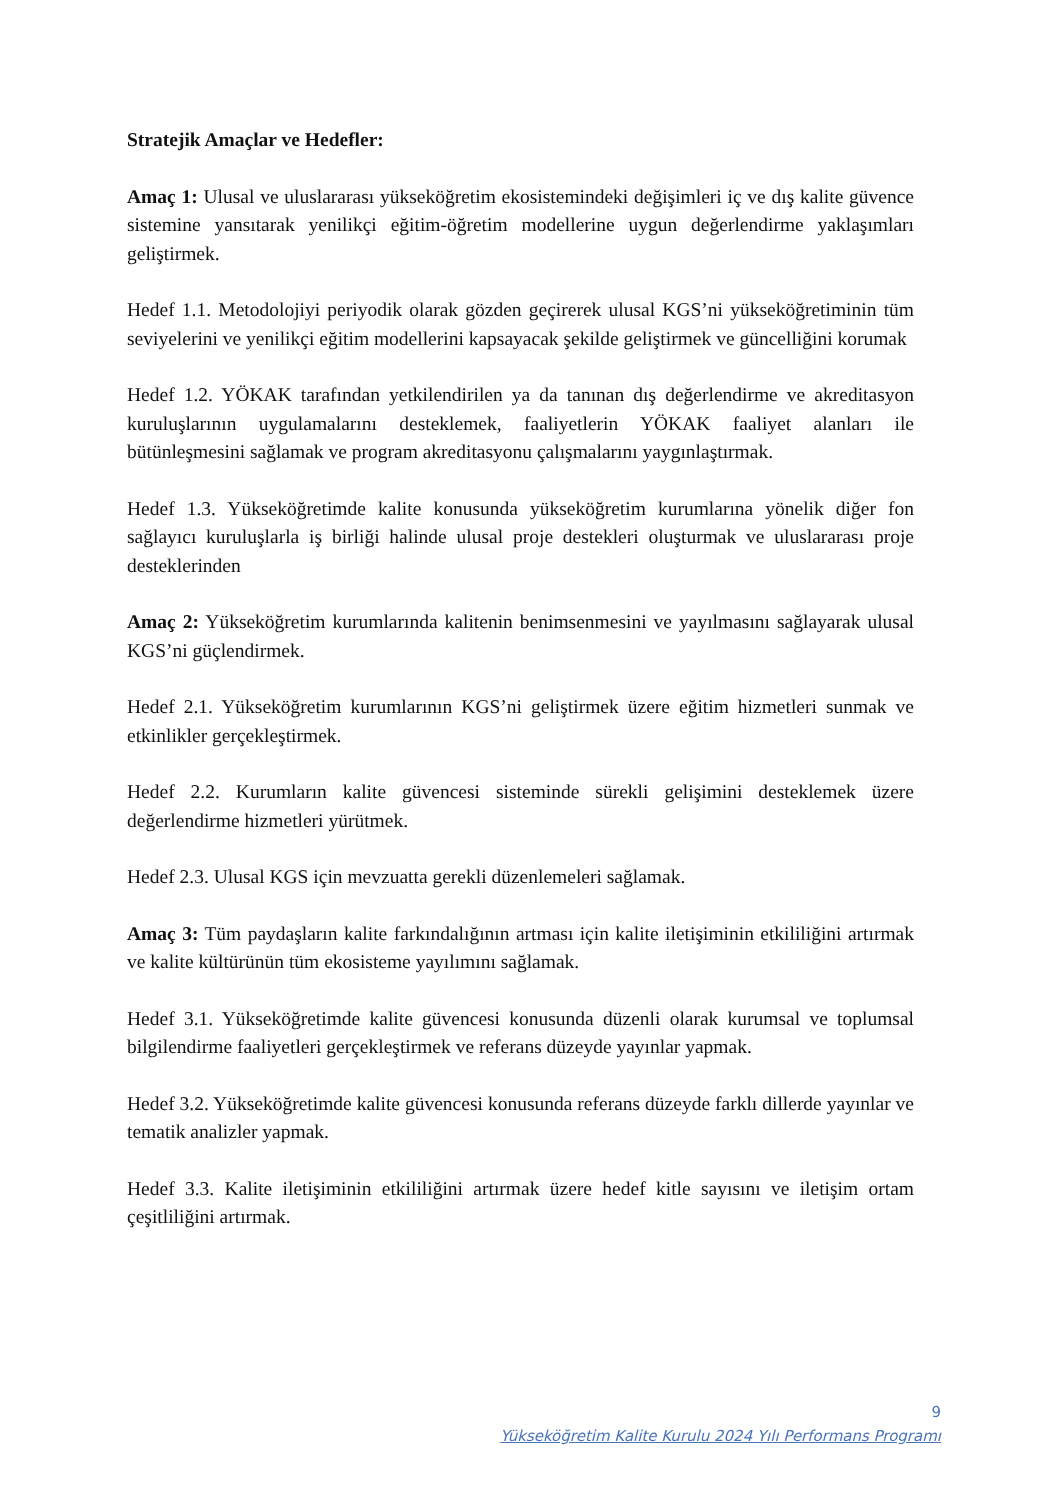Stratejik Amaçlar ve Hedefler:
Amaç 1: Ulusal ve uluslararası yükseköğretim ekosistemindeki değişimleri iç ve dış kalite güvence sistemine yansıtarak yenilikçi eğitim-öğretim modellerine uygun değerlendirme yaklaşımları geliştirmek.
Hedef 1.1. Metodolojiyi periyodik olarak gözden geçirerek ulusal KGS’ni yükseköğretiminin tüm seviyelerini ve yenilikçi eğitim modellerini kapsayacak şekilde geliştirmek ve güncelliğini korumak
Hedef 1.2. YÖKAK tarafından yetkilendirilen ya da tanınan dış değerlendirme ve akreditasyon kuruluşlarının uygulamalarını desteklemek, faaliyetlerin YÖKAK faaliyet alanları ile bütünleşmesini sağlamak ve program akreditasyonu çalışmalarını yaygınlaştırmak.
Hedef 1.3. Yükseköğretimde kalite konusunda yükseköğretim kurumlarına yönelik diğer fon sağlayıcı kuruluşlarla iş birliği halinde ulusal proje destekleri oluşturmak ve uluslararası proje desteklerinden
Amaç 2: Yükseköğretim kurumlarında kalitenin benimsenmesini ve yayılmasını sağlayarak ulusal KGS’ni güçlendirmek.
Hedef 2.1. Yükseköğretim kurumlarının KGS’ni geliştirmek üzere eğitim hizmetleri sunmak ve etkinlikler gerçekleştirmek.
Hedef 2.2. Kurumların kalite güvencesi sisteminde sürekli gelişimini desteklemek üzere değerlendirme hizmetleri yürütmek.
Hedef 2.3. Ulusal KGS için mevzuatta gerekli düzenlemeleri sağlamak.
Amaç 3: Tüm paydaşların kalite farkındalığının artması için kalite iletişiminin etkililiğini artırmak ve kalite kültürünün tüm ekosisteme yayılımını sağlamak.
Hedef 3.1. Yükseköğretimde kalite güvencesi konusunda düzenli olarak kurumsal ve toplumsal bilgilendirme faaliyetleri gerçekleştirmek ve referans düzeyde yayınlar yapmak.
Hedef 3.2. Yükseköğretimde kalite güvencesi konusunda referans düzeyde farklı dillerde yayınlar ve tematik analizler yapmak.
Hedef 3.3. Kalite iletişiminin etkililiğini artırmak üzere hedef kitle sayısını ve iletişim ortam çeşitliliğini artırmak.
9
Yükseköğretim Kalite Kurulu 2024 Yılı Performans Programı